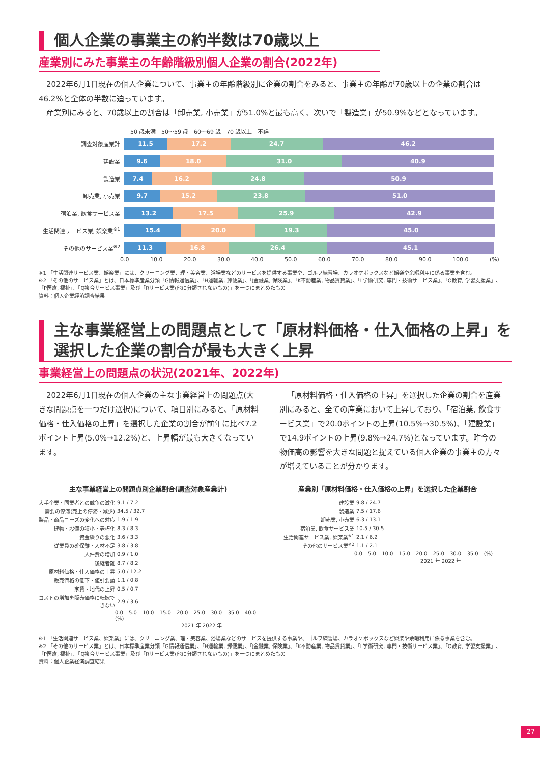個人企業の事業主の約半数は70歳以上
産業別にみた事業主の年齢階級別個人企業の割合(2022年)
2022年6月1日現在の個人企業について、事業主の年齢階級別に企業の割合をみると、事業主の年齢が70歳以上の企業の割合は46.2%と全体の半数に迫っています。
産業別にみると、70歳以上の割合は「卸売業, 小売業」が51.0%と最も高く、次いで「製造業」が50.9%などとなっています。
50 歳未満 50〜59 歳 60〜69 歳 70 歳以上 不詳
調査対象産業計
11.5 17.2 24.7 46.2
建設業
9.6 18.0 31.0 40.9
製造業
7.4 16.2 24.8 50.9
卸売業, 小売業
9.7 15.2 23.8 51.0
宿泊業, 飲食サービス業
13.2 17.5 25.9 42.9
生活関連サービス業, 娯楽業<sup>※1</sup>
15.4 20.0 19.3 45.0
その他のサービス業<sup>※2</sup>
11.3 16.8 26.4 45.1
0.0 10.0 20.0 30.0 40.0 50.0 60.0 70.0 80.0 90.0 100.0 (%)
※1 「生活関連サービス業、娯楽業」には、クリーニング業、理・美容業、浴場業などのサービスを提供する事業や、ゴルフ練習場、カラオケボックスなど娯楽や余暇利用に係る事業を含む。
※2 「その他のサービス業」とは、日本標準産業分類「G情報通信業」、「H運輸業, 郵便業」、「J金融業, 保険業」、「K不動産業, 物品賃貸業」、「L学術研究, 専門・技術サービス業」、「O教育, 学習支援業」、「P医療, 福祉」、「Q複合サービス事業」及び「Rサービス業(他に分類されないもの)」を一つにまとめたもの
資料：個人企業経済調査結果
主な事業経営上の問題点として「原材料価格・仕入価格の上昇」を選択した企業の割合が最も大きく上昇
事業経営上の問題点の状況(2021年、2022年)
2022年6月1日現在の個人企業の主な事業経営上の問題点(大きな問題点を一つだけ選択)について、項目別にみると、「原材料価格・仕入価格の上昇」を選択した企業の割合が前年に比べ7.2ポイント上昇(5.0%→12.2%)と、上昇幅が最も大きくなっています。
「原材料価格・仕入価格の上昇」を選択した企業の割合を産業別にみると、全ての産業において上昇しており、「宿泊業, 飲食サービス業」で20.0ポイントの上昇(10.5%→30.5%)、「建設業」で14.9ポイントの上昇(9.8%→24.7%)となっています。昨今の物価高の影響を大きな問題と捉えている個人企業の事業主の方々が増えていることが分かります。
主な事業経営上の問題点別企業割合(調査対象産業計)
大手企業・同業者との競争の激化 9.1 / 7.2
需要の停滞(売上の停滞・減少) 34.5 / 32.7
製品・商品ニーズの変化への対応 1.9 / 1.9
建物・設備の狭小・老朽化 8.3 / 8.3
資金繰りの悪化 3.6 / 3.3
従業員の確保難・人材不足 3.8 / 3.8
人件費の増加 0.9 / 1.0
後継者難 8.7 / 8.2
原材料価格・仕入価格の上昇 5.0 / 12.2
販売価格の低下・値引要請 1.1 / 0.8
家賃・地代の上昇 0.5 / 0.7
コストの増加を販売価格に転嫁できない 2.9 / 3.6
0.0 5.0 10.0 15.0 20.0 25.0 30.0 35.0 40.0 (%)
2021 年 2022 年
産業別「原材料価格・仕入価格の上昇」を選択した企業割合
建設業 9.8 / 24.7
製造業 7.5 / 17.6
卸売業, 小売業 6.3 / 13.1
宿泊業, 飲食サービス業 10.5 / 30.5
生活関連サービス業, 娯楽業<sup>※1</sup> 2.1 / 6.2
その他のサービス業<sup>※2</sup> 1.1 / 2.1
0.0 5.0 10.0 15.0 20.0 25.0 30.0 35.0 (%)
2021 年 2022 年
※1 「生活関連サービス業、娯楽業」には、クリーニング業、理・美容業、浴場業などのサービスを提供する事業や、ゴルフ練習場、カラオケボックスなど娯楽や余暇利用に係る事業を含む。
※2 「その他のサービス業」とは、日本標準産業分類「G情報通信業」、「H運輸業, 郵便業」、「J金融業, 保険業」、「K不動産業, 物品賃貸業」、「L学術研究, 専門・技術サービス業」、「O教育, 学習支援業」、「P医療, 福祉」、「Q複合サービス事業」及び「Rサービス業(他に分類されないもの)」を一つにまとめたもの
資料：個人企業経済調査結果
27